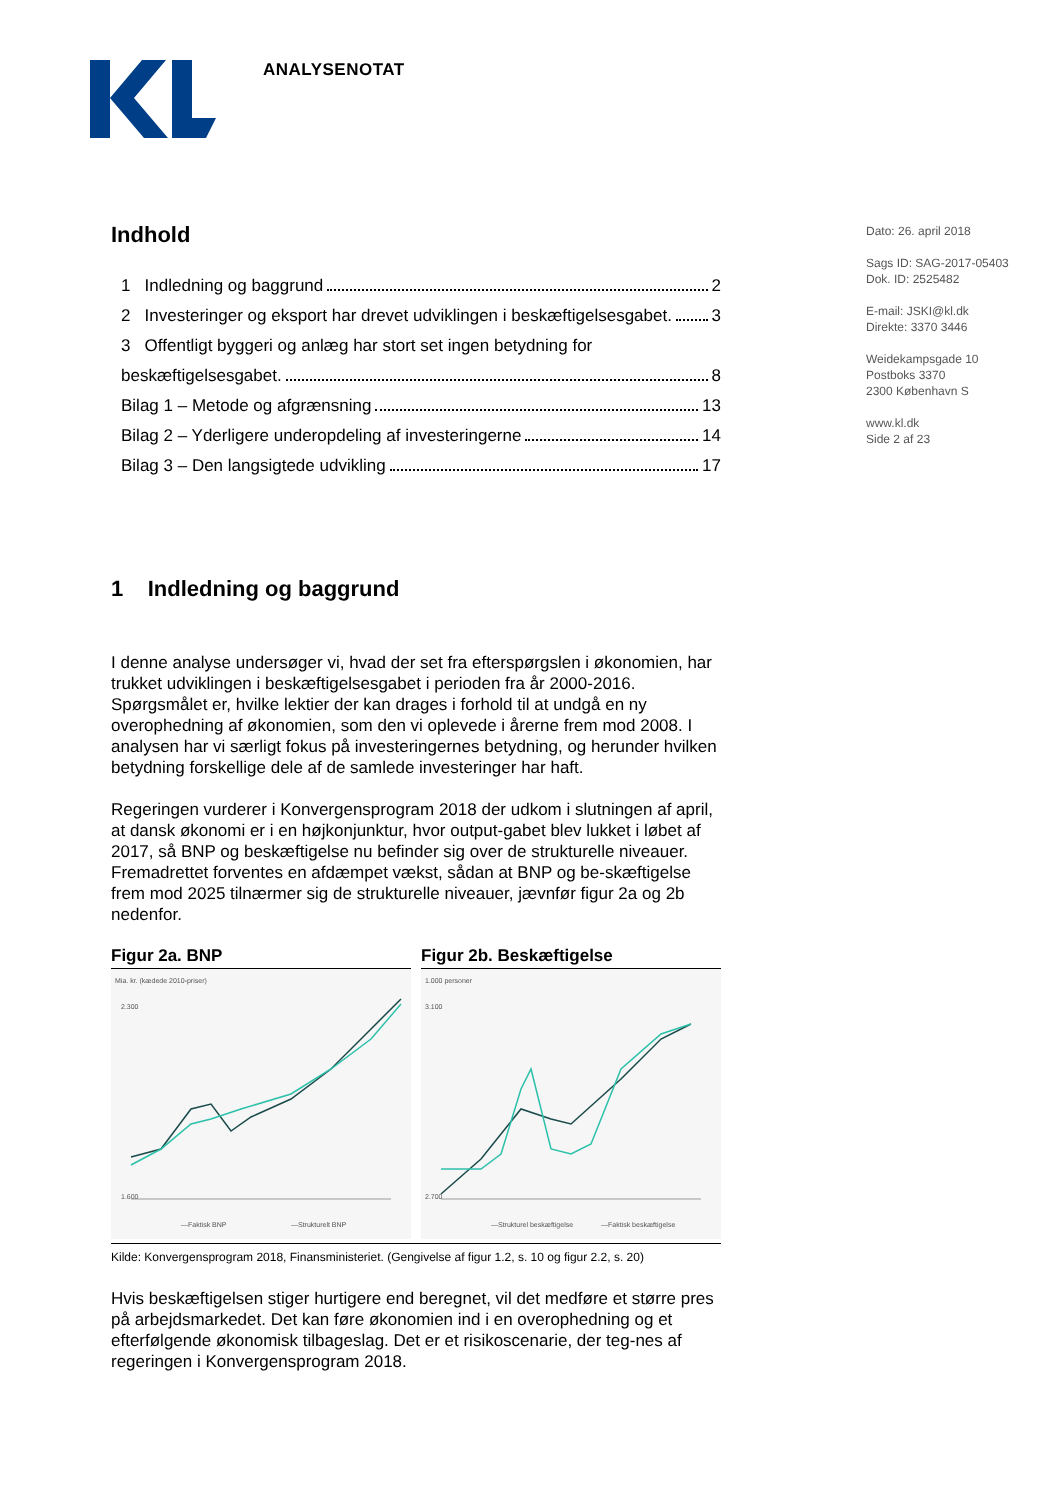ANALYSENOTAT
Dato: 26. april 2018
Sags ID: SAG-2017-05403
Dok. ID: 2525482
E-mail: JSKI@kl.dk
Direkte: 3370 3446
Weidekampsgade 10
Postboks 3370
2300 København S
www.kl.dk
Side 2 af 23
Indhold
1 Indledning og baggrund 2
2 Investeringer og eksport har drevet udviklingen i beskæftigelsesgabet. 3
3 Offentligt byggeri og anlæg har stort set ingen betydning for
beskæftigelsesgabet. 8
Bilag 1 – Metode og afgrænsning 13
Bilag 2 – Yderligere underopdeling af investeringerne 14
Bilag 3 – Den langsigtede udvikling 17
1 Indledning og baggrund
I denne analyse undersøger vi, hvad der set fra efterspørgslen i økonomien, har trukket udviklingen i beskæftigelsesgabet i perioden fra år 2000-2016. Spørgsmålet er, hvilke lektier der kan drages i forhold til at undgå en ny overophedning af økonomien, som den vi oplevede i årerne frem mod 2008. I analysen har vi særligt fokus på investeringernes betydning, og herunder hvilken betydning forskellige dele af de samlede investeringer har haft.
Regeringen vurderer i Konvergensprogram 2018 der udkom i slutningen af april, at dansk økonomi er i en højkonjunktur, hvor output-gabet blev lukket i løbet af 2017, så BNP og beskæftigelse nu befinder sig over de strukturelle niveauer. Fremadrettet forventes en afdæmpet vækst, sådan at BNP og be-skæftigelse frem mod 2025 tilnærmer sig de strukturelle niveauer, jævnfør figur 2a og 2b nedenfor.
Figur 2a. BNP
Mia. kr. (kædede 2010-priser)
2.300
1.600
—Faktisk BNP
—Strukturelt BNP
Figur 2b. Beskæftigelse
1.000 personer
3.100
2.700
—Strukturel beskæftigelse
—Faktisk beskæftigelse
Kilde: Konvergensprogram 2018, Finansministeriet. (Gengivelse af figur 1.2, s. 10 og figur 2.2, s. 20)
Hvis beskæftigelsen stiger hurtigere end beregnet, vil det medføre et større pres på arbejdsmarkedet. Det kan føre økonomien ind i en overophedning og et efterfølgende økonomisk tilbageslag. Det er et risikoscenarie, der teg-nes af regeringen i Konvergensprogram 2018.